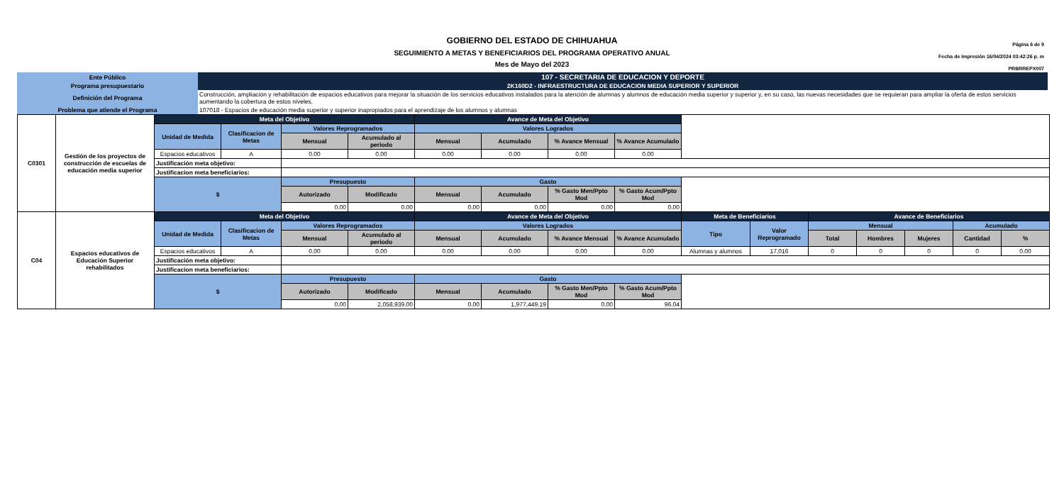GOBIERNO DEL ESTADO DE CHIHUAHUA
SEGUIMIENTO A METAS Y BENEFICIARIOS DEL PROGRAMA OPERATIVO ANUAL
Mes de Mayo del 2023
Página 6 de 9
Fecha de Impresión 16/04/2024 03:42:26 p. m
PRBRREPX007
| Ente Público | 107 - SECRETARIA DE EDUCACION Y DEPORTE |
| Programa presupuestario | 2K160D2 - INFRAESTRUCTURA DE EDUCACION MEDIA SUPERIOR Y SUPERIOR |
| Definición del Programa | Construcción, ampliación y rehabilitación de espacios educativos para mejorar la situación de los servicios educativos instalados para la atención de alumnas y alumnos de educación media superior y superior y, en su caso, las nuevas necesidades que se requieran para ampliar la oferta de estos servicios aumentando la cobertura de estos niveles. |
| Problema que atiende el Programa | 107018 - Espacios de educación media superior y superior inapropiados para el aprendizaje de los alumnos y alumnas |
| C0301 | Gestión de los proyectos de construcción de escuelas de educación media superior | Meta del Objetivo | | | | Avance de Meta del Objetivo | | | | | | | | | | |
| | | Unidad de Medida | Clasificacion de Metas | Valores Reprogramados | | Valores Logrados | | | | | | | | | | |
| | | | | Mensual | Acumulado al periodo | Mensual | Acumulado | % Avance Mensual | % Avance Acumulado | | | | | | | |
| | | Espacios educativos | A | 0.00 | 0.00 | 0.00 | 0.00 | 0.00 | 0.00 | | | | | | | |
| | | Justificación meta objetivo: | | | | | | | | | | | | | | |
| | | Justificacion meta beneficiarios: | | | | | | | | | | | | | | |
| | | $ | | Presupuesto | | Gasto | | | | | | | | | | |
| | | | | Autorizado | Modificado | Mensual | Acumulado | % Gasto Men/Ppto Mod | % Gasto Acum/Ppto Mod | | | | | | | |
| | | | | 0.00 | 0.00 | 0.00 | 0.00 | 0.00 | 0.00 | | | | | | | |
| C04 | Espacios educativos de Educación Superior rehabilitados | Meta del Objetivo | | | | Avance de Meta del Objetivo | | | | Meta de Beneficiarios | | Avance de Beneficiarios | | | | |
| | | Unidad de Medida | Clasificacion de Metas | Valores Reprogramados | | Valores Logrados | | | | Tipo | Valor Reprogramado | Mensual | | | Acumulado | |
| | | | | Mensual | Acumulado al periodo | Mensual | Acumulado | % Avance Mensual | % Avance Acumulado | | | Total | Hombres | Mujeres | Cantidad | % |
| | | Espacios educativos | A | 0.00 | 0.00 | 0.00 | 0.00 | 0.00 | 0.00 | Alumnas y alumnos | 17,016 | 0 | 0 | 0 | 0 | 0.00 |
| | | Justificación meta objetivo: | | | | | | | | | | | | | | |
| | | Justificacion meta beneficiarios: | | | | | | | | | | | | | | |
| | | $ | | Presupuesto | | Gasto | | | | | | | | | | |
| | | | | Autorizado | Modificado | Mensual | Acumulado | % Gasto Men/Ppto Mod | % Gasto Acum/Ppto Mod | | | | | | | |
| | | | | 0.00 | 2,058,939.00 | 0.00 | 1,977,449.19 | 0.00 | 96.04 | | | | | | | |